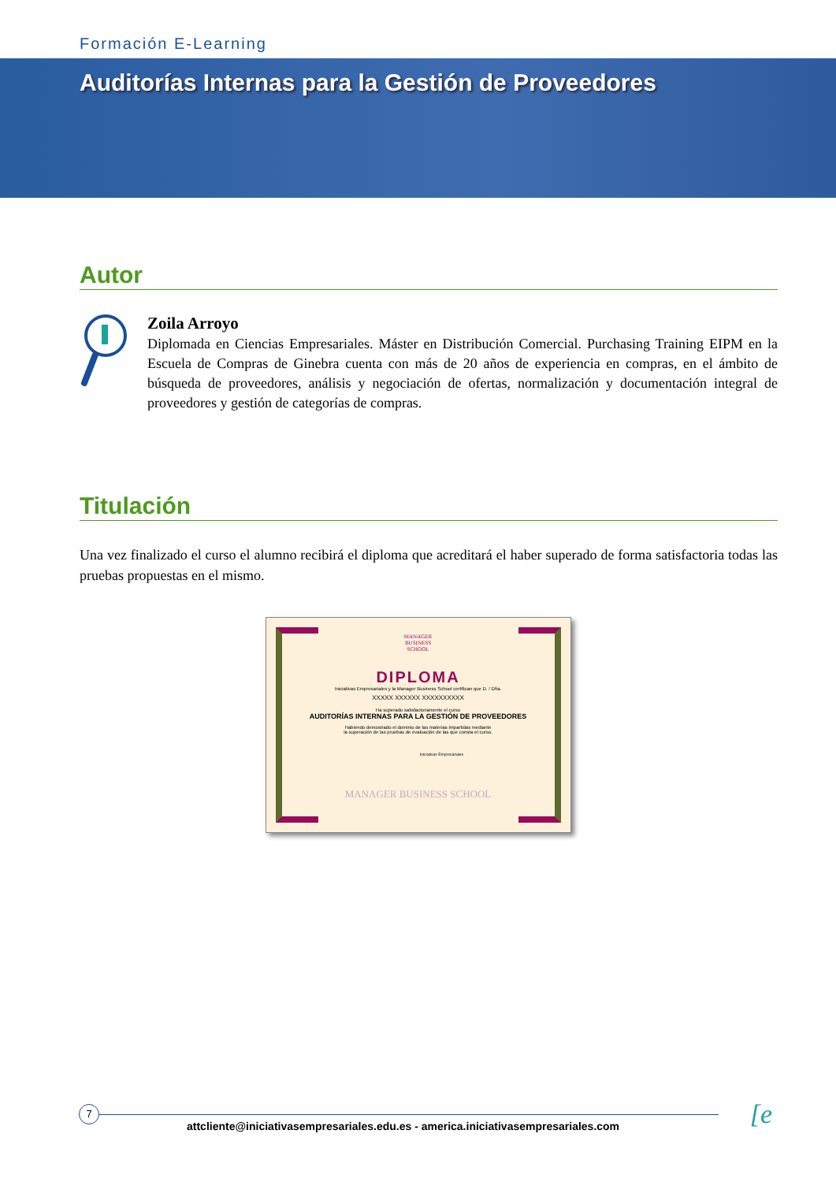Formación E-Learning
Auditorías Internas para la Gestión de Proveedores
Autor
Zoila Arroyo
Diplomada en Ciencias Empresariales. Máster en Distribución Comercial. Purchasing Training EIPM en la Escuela de Compras de Ginebra cuenta con más de 20 años de experiencia en compras, en el ámbito de búsqueda de proveedores, análisis y negociación de ofertas, normalización y documentación integral de proveedores y gestión de categorías de compras.
Titulación
Una vez finalizado el curso el alumno recibirá el diploma que acreditará el haber superado de forma satisfactoria todas las pruebas propuestas en el mismo.
MANAGER
BUSINESS
SCHOOL
DIPLOMA
Iniciativas Empresariales y la Manager Business School certifican que D. / Dña.
XXXXX XXXXXX XXXXXXXXXX
Ha superado satisfactoriamente el curso
AUDITORÍAS INTERNAS PARA LA GESTIÓN DE PROVEEDORES
Habiendo demostrado el dominio de las materias impartidas mediante
la superación de las pruebas de evaluación de las que consta el curso.
Iniciativas Empresariales
MANAGER BUSINESS SCHOOL
7 [e
attcliente@iniciativasempresariales.edu.es - america.iniciativasempresariales.com